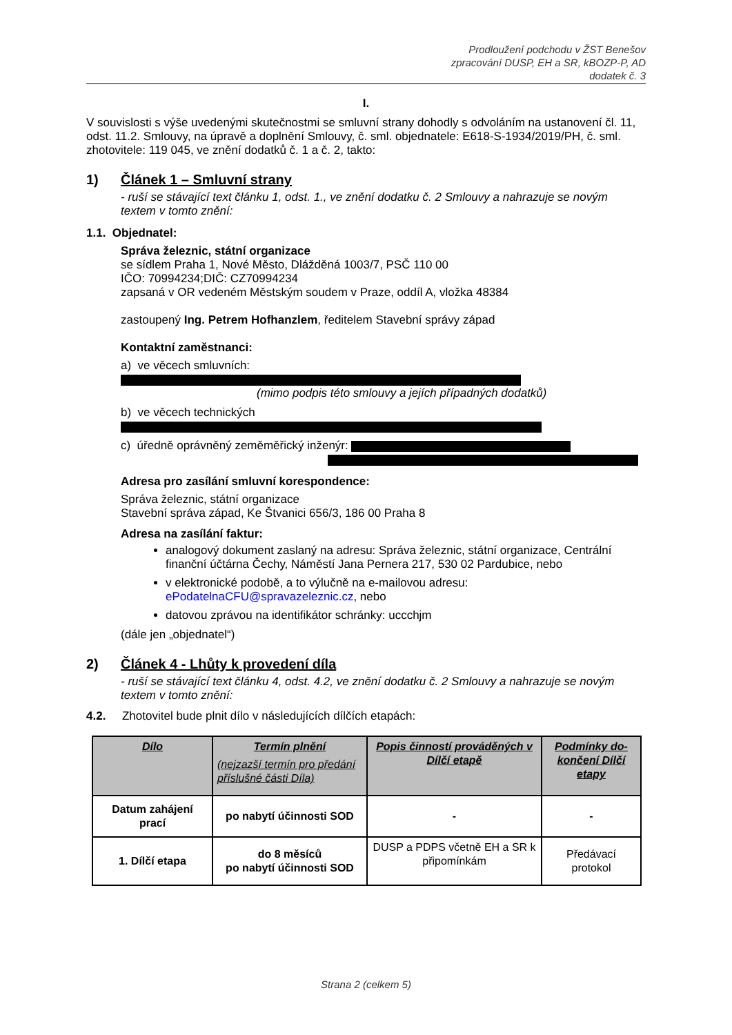Prodloužení podchodu v ŽST Benešov
zpracování DUSP, EH a SR, kBOZP-P, AD
dodatek č. 3
I.
V souvislosti s výše uvedenými skutečnostmi se smluvní strany dohodly s odvoláním na ustanovení čl. 11, odst. 11.2. Smlouvy, na úpravě a doplnění Smlouvy, č. sml. objednatele: E618-S-1934/2019/PH, č. sml. zhotovitele: 119 045, ve znění dodatků č. 1 a č. 2, takto:
1) Článek 1 – Smluvní strany
- ruší se stávající text článku 1, odst. 1., ve znění dodatku č. 2 Smlouvy a nahrazuje se novým textem v tomto znění:
1.1. Objednatel:
Správa železnic, státní organizace
se sídlem Praha 1, Nové Město, Dlážděná 1003/7, PSČ 110 00
IČO: 70994234;DIČ: CZ70994234
zapsaná v OR vedeném Městským soudem v Praze, oddíl A, vložka 48384
zastoupený Ing. Petrem Hofhanzlem, ředitelem Stavební správy západ
Kontaktní zaměstnanci:
a) ve věcech smluvních:
(mimo podpis této smlouvy a jejích případných dodatků)
b) ve věcech technických
c) úředně oprávněný zeměměřický inženýr:
Adresa pro zasílání smluvní korespondence:
Správa železnic, státní organizace
Stavební správa západ, Ke Štvanici 656/3, 186 00 Praha 8
Adresa na zasílání faktur:
analogový dokument zaslaný na adresu: Správa železnic, státní organizace, Centrální finanční účtárna Čechy, Náměstí Jana Pernera 217, 530 02 Pardubice, nebo
v elektronické podobě, a to výlučně na e-mailovou adresu: ePodatelnaCFU@spravazeleznic.cz, nebo
datovou zprávou na identifikátor schránky: uccchjm
(dále jen „objednatel“)
2) Článek 4 - Lhůty k provedení díla
- ruší se stávající text článku 4, odst. 4.2, ve znění dodatku č. 2 Smlouvy a nahrazuje se novým textem v tomto znění:
4.2. Zhotovitel bude plnit dílo v následujících dílčích etapách:
| Dílo | Termín plnění (nejzazší termín pro předání příslušné části Díla) | Popis činností prováděných v Dílčí etapě | Podmínky do-končení Dílčí etapy |
| --- | --- | --- | --- |
| Datum zahájení prací | po nabytí účinnosti SOD | - | - |
| 1. Dílčí etapa | do 8 měsíců po nabytí účinnosti SOD | DUSP a PDPS včetně EH a SR k připomínkám | Předávací protokol |
Strana 2 (celkem 5)